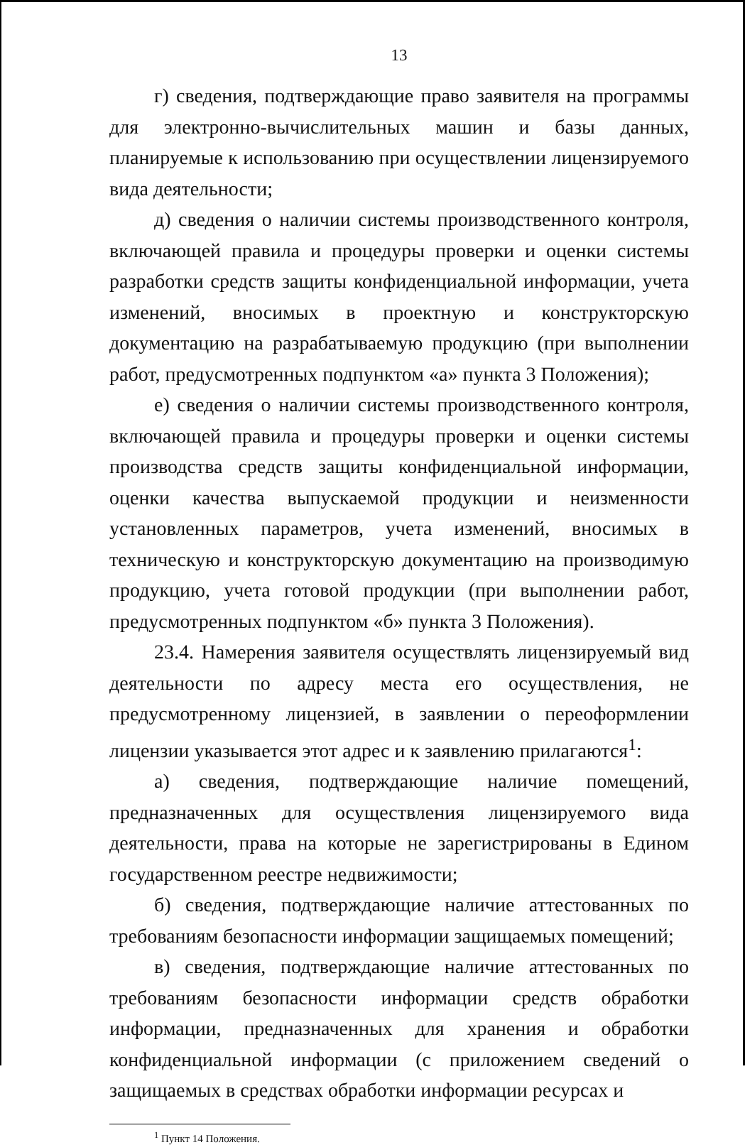13
г) сведения, подтверждающие право заявителя на программы для электронно-вычислительных машин и базы данных, планируемые к использованию при осуществлении лицензируемого вида деятельности;
д) сведения о наличии системы производственного контроля, включающей правила и процедуры проверки и оценки системы разработки средств защиты конфиденциальной информации, учета изменений, вносимых в проектную и конструкторскую документацию на разрабатываемую продукцию (при выполнении работ, предусмотренных подпунктом «а» пункта 3 Положения);
е) сведения о наличии системы производственного контроля, включающей правила и процедуры проверки и оценки системы производства средств защиты конфиденциальной информации, оценки качества выпускаемой продукции и неизменности установленных параметров, учета изменений, вносимых в техническую и конструкторскую документацию на производимую продукцию, учета готовой продукции (при выполнении работ, предусмотренных подпунктом «б» пункта 3 Положения).
23.4. Намерения заявителя осуществлять лицензируемый вид деятельности по адресу места его осуществления, не предусмотренному лицензией, в заявлении о переоформлении лицензии указывается этот адрес и к заявлению прилагаются<sup>1</sup>:
а) сведения, подтверждающие наличие помещений, предназначенных для осуществления лицензируемого вида деятельности, права на которые не зарегистрированы в Едином государственном реестре недвижимости;
б) сведения, подтверждающие наличие аттестованных по требованиям безопасности информации защищаемых помещений;
в) сведения, подтверждающие наличие аттестованных по требованиям безопасности информации средств обработки информации, предназначенных для хранения и обработки конфиденциальной информации (с приложением сведений о защищаемых в средствах обработки информации ресурсах и
<sup>1</sup> Пункт 14 Положения.